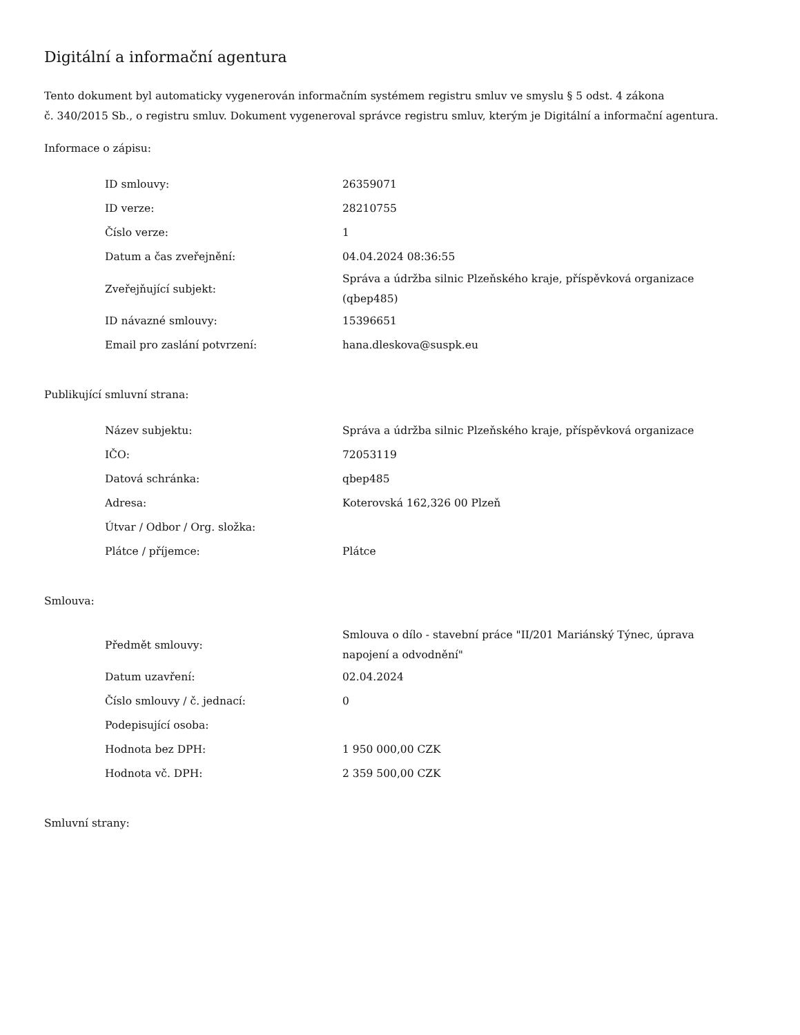Digitální a informační agentura
Tento dokument byl automaticky vygenerován informačním systémem registru smluv ve smyslu § 5 odst. 4 zákona
č. 340/2015 Sb., o registru smluv. Dokument vygeneroval správce registru smluv, kterým je Digitální a informační agentura.
Informace o zápisu:
| ID smlouvy: | 26359071 |
| ID verze: | 28210755 |
| Číslo verze: | 1 |
| Datum a čas zveřejnění: | 04.04.2024 08:36:55 |
| Zveřejňující subjekt: | Správa a údržba silnic Plzeňského kraje, příspěvková organizace (qbep485) |
| ID návazné smlouvy: | 15396651 |
| Email pro zaslání potvrzení: | hana.dleskova@suspk.eu |
Publikující smluvní strana:
| Název subjektu: | Správa a údržba silnic Plzeňského kraje, příspěvková organizace |
| IČO: | 72053119 |
| Datová schránka: | qbep485 |
| Adresa: | Koterovská 162,326 00 Plzeň |
| Útvar / Odbor / Org. složka: | |
| Plátce / příjemce: | Plátce |
Smlouva:
| Předmět smlouvy: | Smlouva o dílo - stavební práce "II/201 Mariánský Týnec, úprava napojení a odvodnění" |
| Datum uzavření: | 02.04.2024 |
| Číslo smlouvy / č. jednací: | 0 |
| Podepisující osoba: | |
| Hodnota bez DPH: | 1 950 000,00 CZK |
| Hodnota vč. DPH: | 2 359 500,00 CZK |
Smluvní strany: